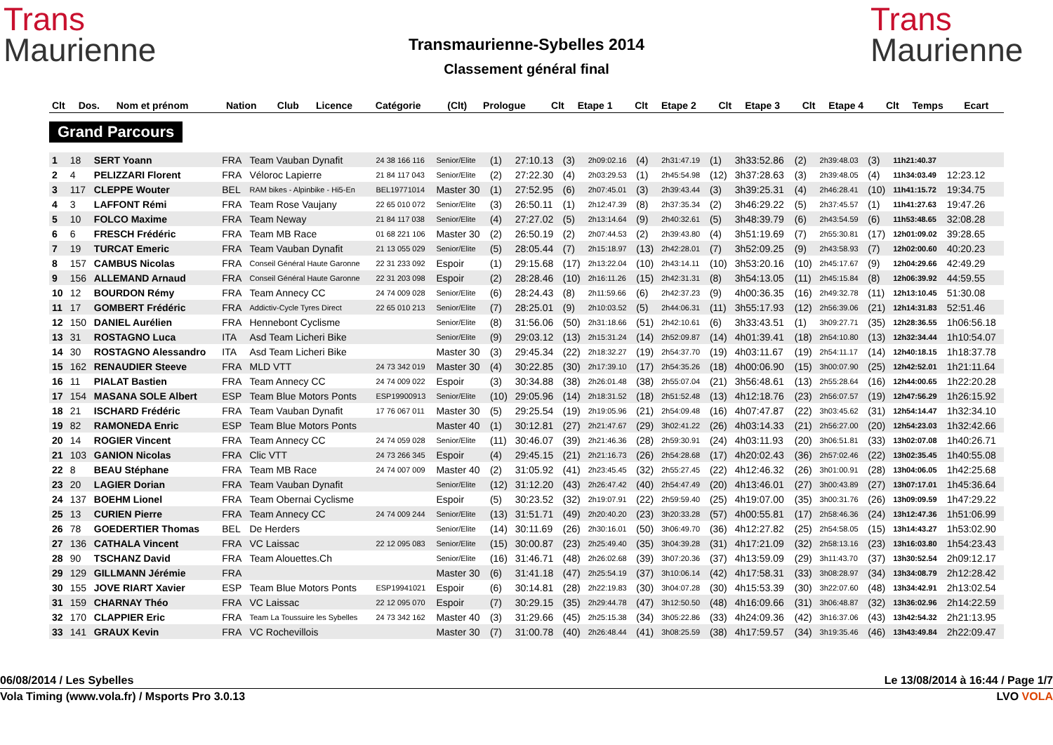Trans
Maurienne
Transmaurienne-Sybelles 2014
Classement général final
Trans
Maurienne
| Clt | Dos. | Nom et prénom | Nation | Club | Licence | Catégorie | (Clt) | Prologue | Clt | Etape 1 | Clt | Etape 2 | Clt | Etape 3 | Clt | Etape 4 | Clt | Temps | Ecart |
| --- | --- | --- | --- | --- | --- | --- | --- | --- | --- | --- | --- | --- | --- | --- | --- | --- | --- | --- | --- |
Grand Parcours
| 1 | 18 | SERT Yoann | FRA | Team Vauban Dynafit | 24 38 166 116 | Senior/Elite | (1) | 27:10.13 | (3) | 2h09:02.16 | (4) | 2h31:47.19 | (1) | 3h33:52.86 | (2) | 2h39:48.03 | (3) | 11h21:40.37 | |
| 2 | 4 | PELIZZARI Florent | FRA | Véloroc Lapierre | 21 84 117 043 | Senior/Elite | (2) | 27:22.30 | (4) | 2h03:29.53 | (1) | 2h45:54.98 | (12) | 3h37:28.63 | (3) | 2h39:48.05 | (4) | 11h34:03.49 | 12:23.12 |
| 3 | 117 | CLEPPE Wouter | BEL | RAM bikes - Alpinbike - Hi5-En | BEL19771014 | Master 30 | (1) | 27:52.95 | (6) | 2h07:45.01 | (3) | 2h39:43.44 | (3) | 3h39:25.31 | (4) | 2h46:28.41 | (10) | 11h41:15.72 | 19:34.75 |
| 4 | 3 | LAFFONT Rémi | FRA | Team Rose Vaujany | 22 65 010 072 | Senior/Elite | (3) | 26:50.11 | (1) | 2h12:47.39 | (8) | 2h37:35.34 | (2) | 3h46:29.22 | (5) | 2h37:45.57 | (1) | 11h41:27.63 | 19:47.26 |
| 5 | 10 | FOLCO Maxime | FRA | Team Neway | 21 84 117 038 | Senior/Elite | (4) | 27:27.02 | (5) | 2h13:14.64 | (9) | 2h40:32.61 | (5) | 3h48:39.79 | (6) | 2h43:54.59 | (6) | 11h53:48.65 | 32:08.28 |
| 6 | 6 | FRESCH Frédéric | FRA | Team MB Race | 01 68 221 106 | Master 30 | (2) | 26:50.19 | (2) | 2h07:44.53 | (2) | 2h39:43.80 | (4) | 3h51:19.69 | (7) | 2h55:30.81 | (17) | 12h01:09.02 | 39:28.65 |
| 7 | 19 | TURCAT Emeric | FRA | Team Vauban Dynafit | 21 13 055 029 | Senior/Elite | (5) | 28:05.44 | (7) | 2h15:18.97 | (13) | 2h42:28.01 | (7) | 3h52:09.25 | (9) | 2h43:58.93 | (7) | 12h02:00.60 | 40:20.23 |
| 8 | 157 | CAMBUS Nicolas | FRA | Conseil Général Haute Garonne | 22 31 233 092 | Espoir | (1) | 29:15.68 | (17) | 2h13:22.04 | (10) | 2h43:14.11 | (10) | 3h53:20.16 | (10) | 2h45:17.67 | (9) | 12h04:29.66 | 42:49.29 |
| 9 | 156 | ALLEMAND Arnaud | FRA | Conseil Général Haute Garonne | 22 31 203 098 | Espoir | (2) | 28:28.46 | (10) | 2h16:11.26 | (15) | 2h42:31.31 | (8) | 3h54:13.05 | (11) | 2h45:15.84 | (8) | 12h06:39.92 | 44:59.55 |
| 10 | 12 | BOURDON Rémy | FRA | Team Annecy CC | 24 74 009 028 | Senior/Elite | (6) | 28:24.43 | (8) | 2h11:59.66 | (6) | 2h42:37.23 | (9) | 4h00:36.35 | (16) | 2h49:32.78 | (11) | 12h13:10.45 | 51:30.08 |
| 11 | 17 | GOMBERT Frédéric | FRA | Addictiv-Cycle Tyres Direct | 22 65 010 213 | Senior/Elite | (7) | 28:25.01 | (9) | 2h10:03.52 | (5) | 2h44:06.31 | (11) | 3h55:17.93 | (12) | 2h56:39.06 | (21) | 12h14:31.83 | 52:51.46 |
| 12 | 150 | DANIEL Aurélien | FRA | Hennebont Cyclisme | | Senior/Elite | (8) | 31:56.06 | (50) | 2h31:18.66 | (51) | 2h42:10.61 | (6) | 3h33:43.51 | (1) | 3h09:27.71 | (35) | 12h28:36.55 | 1h06:56.18 |
| 13 | 31 | ROSTAGNO Luca | ITA | Asd Team Licheri Bike | | Senior/Elite | (9) | 29:03.12 | (13) | 2h15:31.24 | (14) | 2h52:09.87 | (14) | 4h01:39.41 | (18) | 2h54:10.80 | (13) | 12h32:34.44 | 1h10:54.07 |
| 14 | 30 | ROSTAGNO Alessandro | ITA | Asd Team Licheri Bike | | Master 30 | (3) | 29:45.34 | (22) | 2h18:32.27 | (19) | 2h54:37.70 | (19) | 4h03:11.67 | (19) | 2h54:11.17 | (14) | 12h40:18.15 | 1h18:37.78 |
| 15 | 162 | RENAUDIER Steeve | FRA | MLD VTT | 24 73 342 019 | Master 30 | (4) | 30:22.85 | (30) | 2h17:39.10 | (17) | 2h54:35.26 | (18) | 4h00:06.90 | (15) | 3h00:07.90 | (25) | 12h42:52.01 | 1h21:11.64 |
| 16 | 11 | PIALAT Bastien | FRA | Team Annecy CC | 24 74 009 022 | Espoir | (3) | 30:34.88 | (38) | 2h26:01.48 | (38) | 2h55:07.04 | (21) | 3h56:48.61 | (13) | 2h55:28.64 | (16) | 12h44:00.65 | 1h22:20.28 |
| 17 | 154 | MASANA SOLE Albert | ESP | Team Blue Motors Ponts | ESP19900913 | Senior/Elite | (10) | 29:05.96 | (14) | 2h18:31.52 | (18) | 2h51:52.48 | (13) | 4h12:18.76 | (23) | 2h56:07.57 | (19) | 12h47:56.29 | 1h26:15.92 |
| 18 | 21 | ISCHARD Frédéric | FRA | Team Vauban Dynafit | 17 76 067 011 | Master 30 | (5) | 29:25.54 | (19) | 2h19:05.96 | (21) | 2h54:09.48 | (16) | 4h07:47.87 | (22) | 3h03:45.62 | (31) | 12h54:14.47 | 1h32:34.10 |
| 19 | 82 | RAMONEDA Enric | ESP | Team Blue Motors Ponts | | Master 40 | (1) | 30:12.81 | (27) | 2h21:47.67 | (29) | 3h02:41.22 | (26) | 4h03:14.33 | (21) | 2h56:27.00 | (20) | 12h54:23.03 | 1h32:42.66 |
| 20 | 14 | ROGIER Vincent | FRA | Team Annecy CC | 24 74 059 028 | Senior/Elite | (11) | 30:46.07 | (39) | 2h21:46.36 | (28) | 2h59:30.91 | (24) | 4h03:11.93 | (20) | 3h06:51.81 | (33) | 13h02:07.08 | 1h40:26.71 |
| 21 | 103 | GANION Nicolas | FRA | Clic VTT | 24 73 266 345 | Espoir | (4) | 29:45.15 | (21) | 2h21:16.73 | (26) | 2h54:28.68 | (17) | 4h20:02.43 | (36) | 2h57:02.46 | (22) | 13h02:35.45 | 1h40:55.08 |
| 22 | 8 | BEAU Stéphane | FRA | Team MB Race | 24 74 007 009 | Master 40 | (2) | 31:05.92 | (41) | 2h23:45.45 | (32) | 2h55:27.45 | (22) | 4h12:46.32 | (26) | 3h01:00.91 | (28) | 13h04:06.05 | 1h42:25.68 |
| 23 | 20 | LAGIER Dorian | FRA | Team Vauban Dynafit | | Senior/Elite | (12) | 31:12.20 | (43) | 2h26:47.42 | (40) | 2h54:47.49 | (20) | 4h13:46.01 | (27) | 3h00:43.89 | (27) | 13h07:17.01 | 1h45:36.64 |
| 24 | 137 | BOEHM Lionel | FRA | Team Obernai Cyclisme | | Espoir | (5) | 30:23.52 | (32) | 2h19:07.91 | (22) | 2h59:59.40 | (25) | 4h19:07.00 | (35) | 3h00:31.76 | (26) | 13h09:09.59 | 1h47:29.22 |
| 25 | 13 | CURIEN Pierre | FRA | Team Annecy CC | 24 74 009 244 | Senior/Elite | (13) | 31:51.71 | (49) | 2h20:40.20 | (23) | 3h20:33.28 | (57) | 4h00:55.81 | (17) | 2h58:46.36 | (24) | 13h12:47.36 | 1h51:06.99 |
| 26 | 78 | GOEDERTIER Thomas | BEL | De Herders | | Senior/Elite | (14) | 30:11.69 | (26) | 2h30:16.01 | (50) | 3h06:49.70 | (36) | 4h12:27.82 | (25) | 2h54:58.05 | (15) | 13h14:43.27 | 1h53:02.90 |
| 27 | 136 | CATHALA Vincent | FRA | VC Laissac | 22 12 095 083 | Senior/Elite | (15) | 30:00.87 | (23) | 2h25:49.40 | (35) | 3h04:39.28 | (31) | 4h17:21.09 | (32) | 2h58:13.16 | (23) | 13h16:03.80 | 1h54:23.43 |
| 28 | 90 | TSCHANZ David | FRA | Team Alouettes.Ch | | Senior/Elite | (16) | 31:46.71 | (48) | 2h26:02.68 | (39) | 3h07:20.36 | (37) | 4h13:59.09 | (29) | 3h11:43.70 | (37) | 13h30:52.54 | 2h09:12.17 |
| 29 | 129 | GILLMANN Jérémie | FRA | | | Master 30 | (6) | 31:41.18 | (47) | 2h25:54.19 | (37) | 3h10:06.14 | (42) | 4h17:58.31 | (33) | 3h08:28.97 | (34) | 13h34:08.79 | 2h12:28.42 |
| 30 | 155 | JOVE RIART Xavier | ESP | Team Blue Motors Ponts | ESP19941021 | Espoir | (6) | 30:14.81 | (28) | 2h22:19.83 | (30) | 3h04:07.28 | (30) | 4h15:53.39 | (30) | 3h22:07.60 | (48) | 13h34:42.91 | 2h13:02.54 |
| 31 | 159 | CHARNAY Théo | FRA | VC Laissac | 22 12 095 070 | Espoir | (7) | 30:29.15 | (35) | 2h29:44.78 | (47) | 3h12:50.50 | (48) | 4h16:09.66 | (31) | 3h06:48.87 | (32) | 13h36:02.96 | 2h14:22.59 |
| 32 | 170 | CLAPPIER Eric | FRA | Team La Toussuire les Sybelles | 24 73 342 162 | Master 40 | (3) | 31:29.66 | (45) | 2h25:15.38 | (34) | 3h05:22.86 | (33) | 4h24:09.36 | (42) | 3h16:37.06 | (43) | 13h42:54.32 | 2h21:13.95 |
| 33 | 141 | GRAUX Kevin | FRA | VC Rochevillois | | Master 30 | (7) | 31:00.78 | (40) | 2h26:48.44 | (41) | 3h08:25.59 | (38) | 4h17:59.57 | (34) | 3h19:35.46 | (46) | 13h43:49.84 | 2h22:09.47 |
06/08/2014 / Les Sybelles Le 13/08/2014 à 16:44 / Page 1/7
Vola Timing (www.vola.fr) / Msports Pro 3.0.13 LVO VOLA